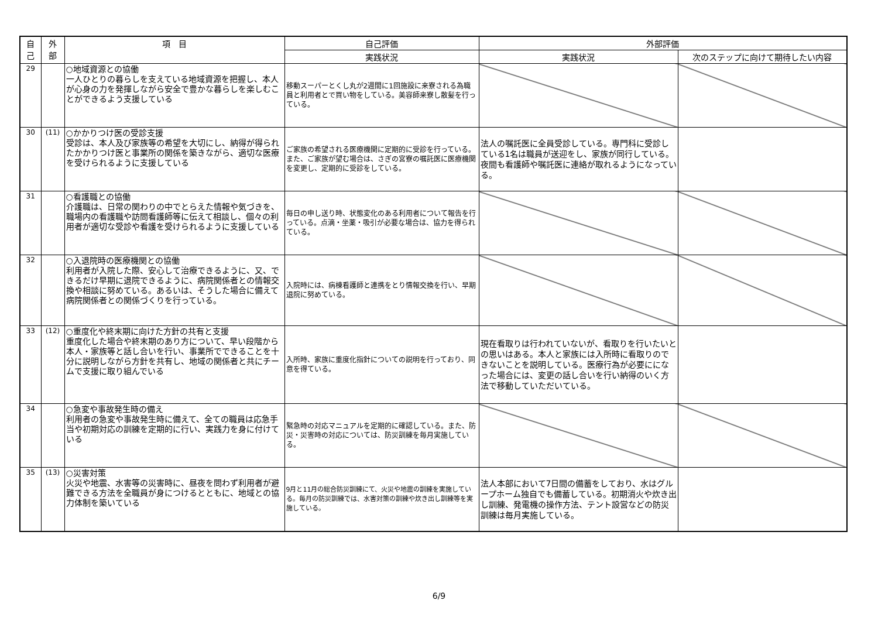| 自 己 | 外 部 | 項 目 | 自己評価 | 外部評価 | |
| --- | --- | --- | --- | --- | --- |
| | | | 実践状況 | 実践状況 | 次のステップに向けて期待したい内容 |
| 29 | | ○地域資源との協働 一人ひとりの暮らしを支えている地域資源を把握し、本人が心身の力を発揮しながら安全で豊かな暮らしを楽しむことができるよう支援している | 移動スーパーとくし丸が2週間に1回施設に来寮される為職員と利用者とで買い物をしている。美容師来寮し散髪を行っている。 | | |
| 30 | (11) | ○かかりつけ医の受診支援 受診は、本人及び家族等の希望を大切にし、納得が得られたかかりつけ医と事業所の関係を築きながら、適切な医療を受けられるように支援している | ご家族の希望される医療機関に定期的に受診を行っている。また、ご家族が望む場合は、さぎの宮寮の嘱託医に医療機関を変更し、定期的に受診をしている。 | 法人の嘱託医に全員受診している。専門科に受診している1名は職員が送迎をし、家族が同行している。夜間も看護師や嘱託医に連絡が取れるようになっている。 | |
| 31 | | ○看護職との協働 介護職は、日常の関わりの中でとらえた情報や気づきを、職場内の看護職や訪問看護師等に伝えて相談し、個々の利用者が適切な受診や看護を受けられるように支援している | 毎日の申し送り時、状態変化のある利用者について報告を行っている。点滴・坐薬・吸引が必要な場合は、協力を得られている。 | | |
| 32 | | ○入退院時の医療機関との協働 利用者が入院した際、安心して治療できるように、又、できるだけ早期に退院できるように、病院関係者との情報交換や相談に努めている。あるいは、そうした場合に備えて病院関係者との関係づくりを行っている。 | 入院時には、病棟看護師と連携をとり情報交換を行い、早期退院に努めている。 | | |
| 33 | (12) | ○重度化や終末期に向けた方針の共有と支援 重度化した場合や終末期のあり方について、早い段階から本人・家族等と話し合いを行い、事業所でできることを十分に説明しながら方針を共有し、地域の関係者と共にチームで支援に取り組んでいる | 入所時、家族に重度化指針についての説明を行っており、同意を得ている。 | 現在看取りは行われていないが、看取りを行いたいとの思いはある。本人と家族には入所時に看取りのできないことを説明している。医療行為が必要にになった場合には、変更の話し合いを行い納得のいく方法で移動していただいている。 | |
| 34 | | ○急変や事故発生時の備え 利用者の急変や事故発生時に備えて、全ての職員は応急手当や初期対応の訓練を定期的に行い、実践力を身に付けている | 緊急時の対応マニュアルを定期的に確認している。また、防災・災害時の対応については、防災訓練を毎月実施している。 | | |
| 35 | (13) | ○災害対策 火災や地震、水害等の災害時に、昼夜を問わず利用者が避難できる方法を全職員が身につけるとともに、地域との協力体制を築いている | 9月と11月の総合防災訓練にて、火災や地震の訓練を実施している。毎月の防災訓練では、水害対策の訓練や炊き出し訓練等を実施している。 | 法人本部において7日間の備蓄をしており、水はグループホーム独自でも備蓄している。初期消火や炊き出し訓練、発電機の操作方法、テント設営などの防災訓練は毎月実施している。 | |
6/9